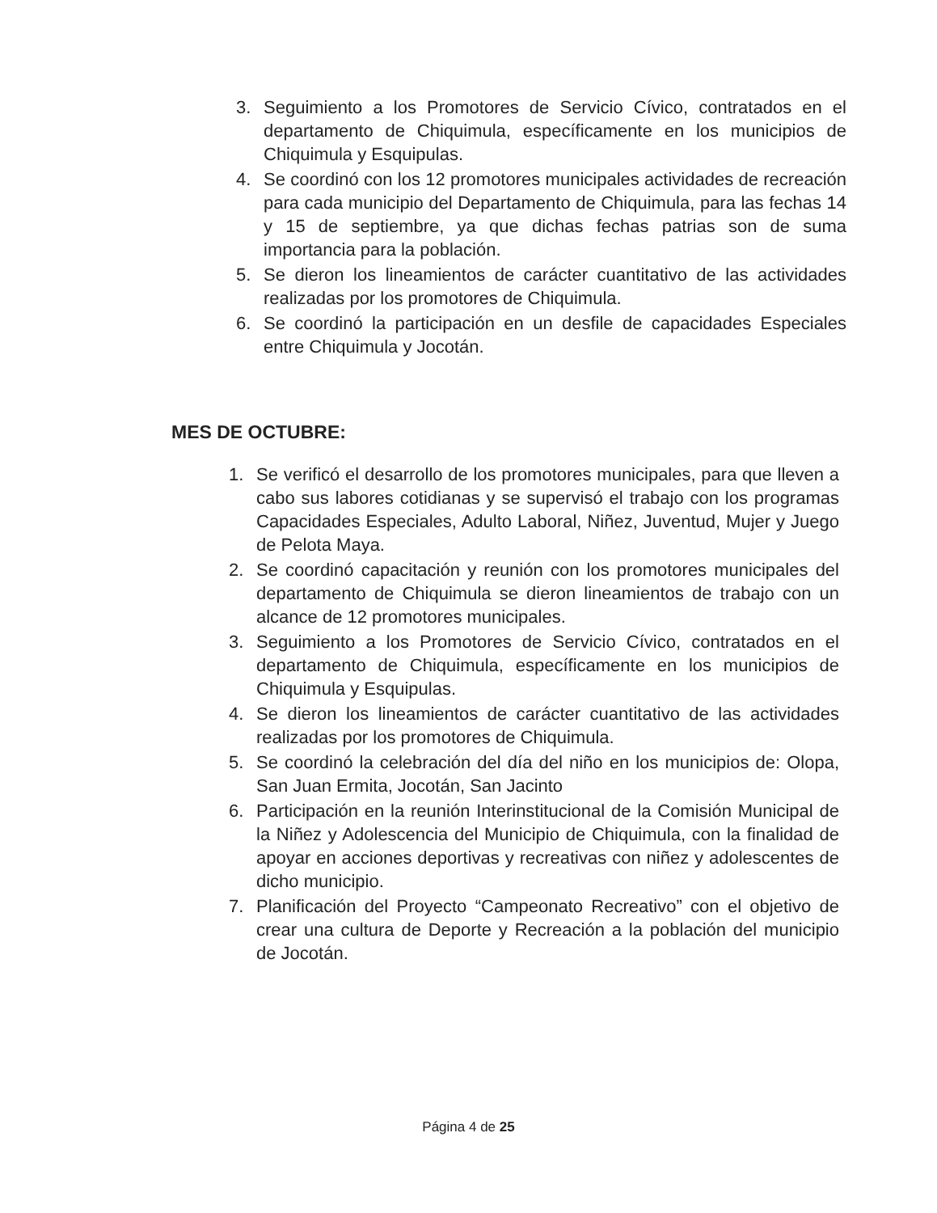3. Seguimiento a los Promotores de Servicio Cívico, contratados en el departamento de Chiquimula, específicamente en los municipios de Chiquimula y Esquipulas.
4. Se coordinó con los 12 promotores municipales actividades de recreación para cada municipio del Departamento de Chiquimula, para las fechas 14 y 15 de septiembre, ya que dichas fechas patrias son de suma importancia para la población.
5. Se dieron los lineamientos de carácter cuantitativo de las actividades realizadas por los promotores de Chiquimula.
6. Se coordinó la participación en un desfile de capacidades Especiales entre Chiquimula y Jocotán.
MES DE OCTUBRE:
1. Se verificó el desarrollo de los promotores municipales, para que lleven a cabo sus labores cotidianas y se supervisó el trabajo con los programas Capacidades Especiales, Adulto Laboral, Niñez, Juventud, Mujer y Juego de Pelota Maya.
2. Se coordinó capacitación y reunión con los promotores municipales del departamento de Chiquimula se dieron lineamientos de trabajo con un alcance de 12 promotores municipales.
3. Seguimiento a los Promotores de Servicio Cívico, contratados en el departamento de Chiquimula, específicamente en los municipios de Chiquimula y Esquipulas.
4. Se dieron los lineamientos de carácter cuantitativo de las actividades realizadas por los promotores de Chiquimula.
5. Se coordinó la celebración del día del niño en los municipios de: Olopa, San Juan Ermita, Jocotán, San Jacinto
6. Participación en la reunión Interinstitucional de la Comisión Municipal de la Niñez y Adolescencia del Municipio de Chiquimula, con la finalidad de apoyar en acciones deportivas y recreativas con niñez y adolescentes de dicho municipio.
7. Planificación del Proyecto “Campeonato Recreativo” con el objetivo de crear una cultura de Deporte y Recreación a la población del municipio de Jocotán.
Página 4 de 25